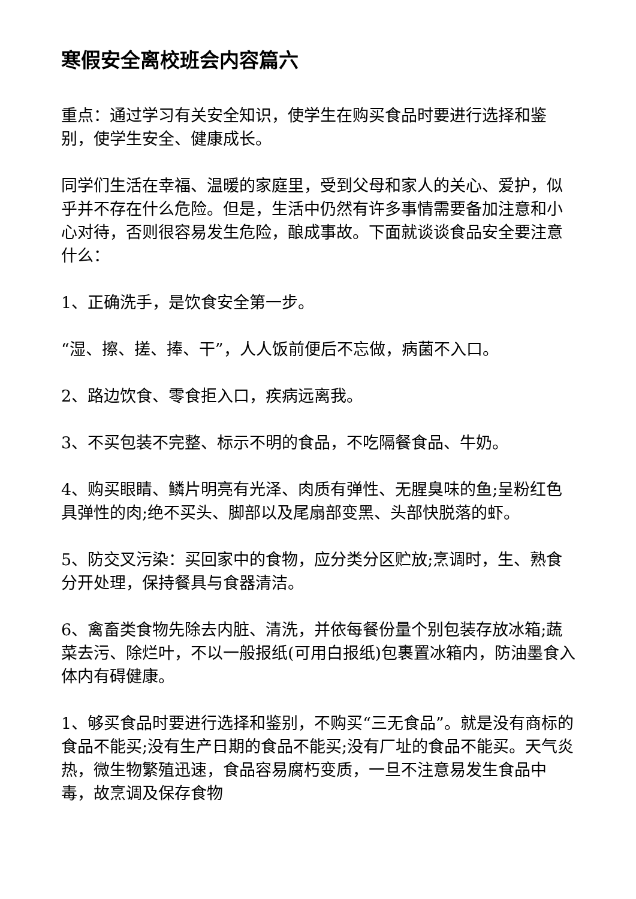寒假安全离校班会内容篇六
重点：通过学习有关安全知识，使学生在购买食品时要进行选择和鉴别，使学生安全、健康成长。
同学们生活在幸福、温暖的家庭里，受到父母和家人的关心、爱护，似乎并不存在什么危险。但是，生活中仍然有许多事情需要备加注意和小心对待，否则很容易发生危险，酿成事故。下面就谈谈食品安全要注意什么：
1、正确洗手，是饮食安全第一步。
“湿、擦、搓、捧、干”，人人饭前便后不忘做，病菌不入口。
2、路边饮食、零食拒入口，疾病远离我。
3、不买包装不完整、标示不明的食品，不吃隔餐食品、牛奶。
4、购买眼睛、鳞片明亮有光泽、肉质有弹性、无腥臭味的鱼;呈粉红色具弹性的肉;绝不买头、脚部以及尾扇部变黑、头部快脱落的虾。
5、防交叉污染：买回家中的食物，应分类分区贮放;烹调时，生、熟食分开处理，保持餐具与食器清洁。
6、禽畜类食物先除去内脏、清洗，并依每餐份量个别包装存放冰箱;蔬菜去污、除烂叶，不以一般报纸(可用白报纸)包裹置冰箱内，防油墨食入体内有碍健康。
1、够买食品时要进行选择和鉴别，不购买“三无食品”。就是没有商标的食品不能买;没有生产日期的食品不能买;没有厂址的食品不能买。天气炎热，微生物繁殖迅速，食品容易腐朽变质，一旦不注意易发生食品中毒，故烹调及保存食物